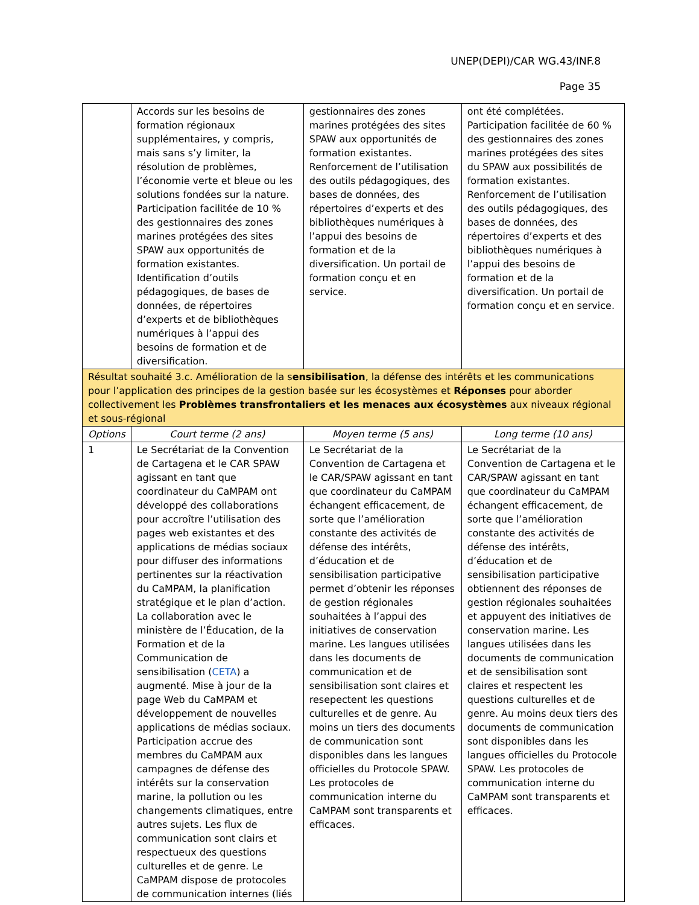UNEP(DEPI)/CAR WG.43/INF.8
Page 35
| | Accords sur les besoins de formation régionaux supplémentaires, y compris, mais sans s’y limiter, la résolution de problèmes, l’économie verte et bleue ou les solutions fondées sur la nature. Participation facilitée de 10 % des gestionnaires des zones marines protégées des sites SPAW aux opportunités de formation existantes. Identification d’outils pédagogiques, de bases de données, de répertoires d’experts et de bibliothèques numériques à l’appui des besoins de formation et de diversification. | gestionnaires des zones marines protégées des sites SPAW aux opportunités de formation existantes. Renforcement de l’utilisation des outils pédagogiques, des bases de données, des répertoires d’experts et des bibliothèques numériques à l’appui des besoins de formation et de la diversification. Un portail de formation conçu et en service. | ont été complétées. Participation facilitée de 60 % des gestionnaires des zones marines protégées des sites du SPAW aux possibilités de formation existantes. Renforcement de l’utilisation des outils pédagogiques, des bases de données, des répertoires d’experts et des bibliothèques numériques à l’appui des besoins de formation et de la diversification. Un portail de formation conçu et en service. |
| Résultat souhaité 3.c. Amélioration de la s ensibilisation , la défense des intérêts et les communications pour l’application des principes de la gestion basée sur les écosystèmes et Réponses pour aborder collectivement les Problèmes transfrontaliers et les menaces aux écosystèmes aux niveaux régional et sous-régional | | | |
| Options | Court terme (2 ans) | Moyen terme (5 ans) | Long terme (10 ans) |
| 1 | Le Secrétariat de la Convention de Cartagena et le CAR SPAW agissant en tant que coordinateur du CaMPAM ont développé des collaborations pour accroître l’utilisation des pages web existantes et des applications de médias sociaux pour diffuser des informations pertinentes sur la réactivation du CaMPAM, la planification stratégique et le plan d’action. La collaboration avec le ministère de l’Éducation, de la Formation et de la Communication de sensibilisation ( CETA ) a augmenté. Mise à jour de la page Web du CaMPAM et développement de nouvelles applications de médias sociaux. Participation accrue des membres du CaMPAM aux campagnes de défense des intérêts sur la conservation marine, la pollution ou les changements climatiques, entre autres sujets. Les flux de communication sont clairs et respectueux des questions culturelles et de genre. Le CaMPAM dispose de protocoles de communication internes (liés | Le Secrétariat de la Convention de Cartagena et le CAR/SPAW agissant en tant que coordinateur du CaMPAM échangent efficacement, de sorte que l’amélioration constante des activités de défense des intérêts, d’éducation et de sensibilisation participative permet d’obtenir les réponses de gestion régionales souhaitées à l’appui des initiatives de conservation marine. Les langues utilisées dans les documents de communication et de sensibilisation sont claires et resepectent les questions culturelles et de genre. Au moins un tiers des documents de communication sont disponibles dans les langues officielles du Protocole SPAW. Les protocoles de communication interne du CaMPAM sont transparents et efficaces. | Le Secrétariat de la Convention de Cartagena et le CAR/SPAW agissant en tant que coordinateur du CaMPAM échangent efficacement, de sorte que l’amélioration constante des activités de défense des intérêts, d’éducation et de sensibilisation participative obtiennent des réponses de gestion régionales souhaitées et appuyent des initiatives de conservation marine. Les langues utilisées dans les documents de communication et de sensibilisation sont claires et respectent les questions culturelles et de genre. Au moins deux tiers des documents de communication sont disponibles dans les langues officielles du Protocole SPAW. Les protocoles de communication interne du CaMPAM sont transparents et efficaces. |